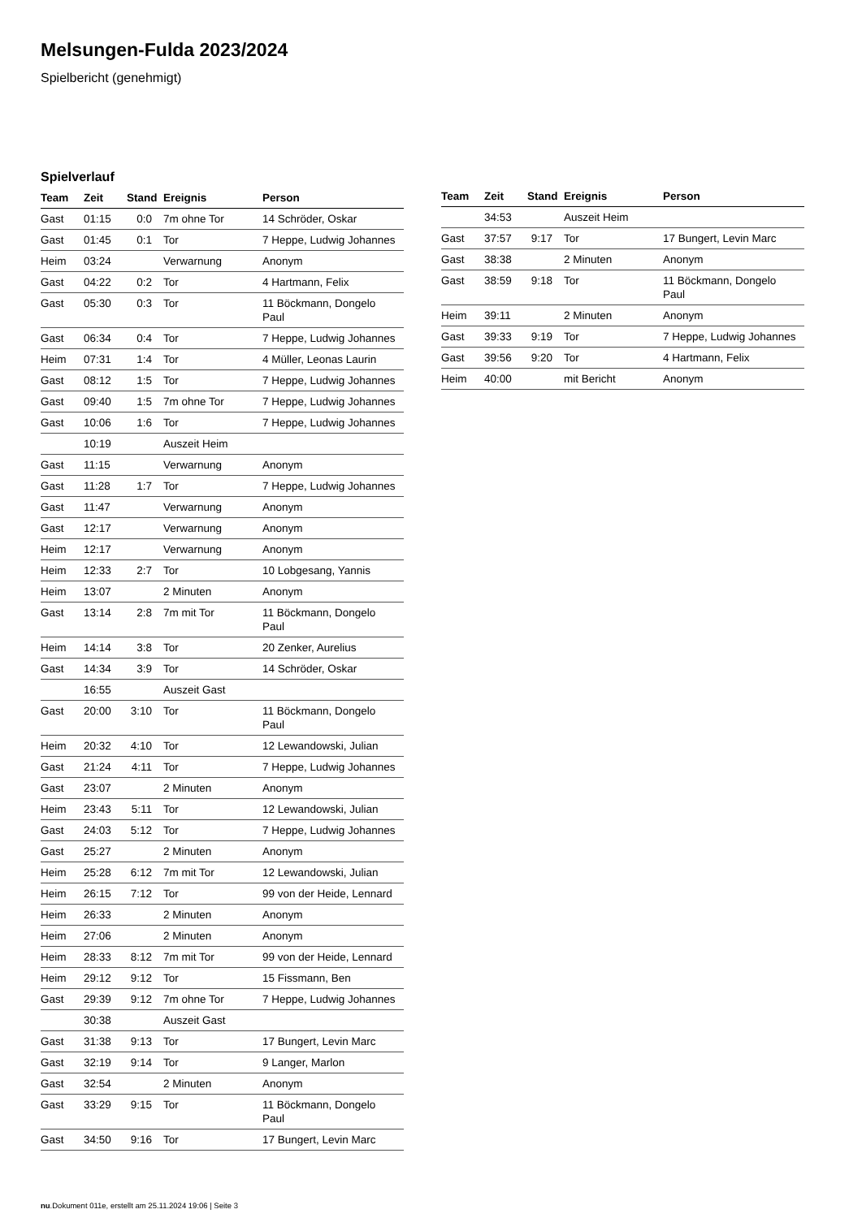Melsungen-Fulda 2023/2024
Spielbericht (genehmigt)
Spielverlauf
| Team | Zeit | Stand | Ereignis | Person |
| --- | --- | --- | --- | --- |
| Gast | 01:15 | 0:0 | 7m ohne Tor | 14 Schröder, Oskar |
| Gast | 01:45 | 0:1 | Tor | 7 Heppe, Ludwig Johannes |
| Heim | 03:24 | | Verwarnung | Anonym |
| Gast | 04:22 | 0:2 | Tor | 4 Hartmann, Felix |
| Gast | 05:30 | 0:3 | Tor | 11 Böckmann, Dongelo Paul |
| Gast | 06:34 | 0:4 | Tor | 7 Heppe, Ludwig Johannes |
| Heim | 07:31 | 1:4 | Tor | 4 Müller, Leonas Laurin |
| Gast | 08:12 | 1:5 | Tor | 7 Heppe, Ludwig Johannes |
| Gast | 09:40 | 1:5 | 7m ohne Tor | 7 Heppe, Ludwig Johannes |
| Gast | 10:06 | 1:6 | Tor | 7 Heppe, Ludwig Johannes |
| | 10:19 | | Auszeit Heim | |
| Gast | 11:15 | | Verwarnung | Anonym |
| Gast | 11:28 | 1:7 | Tor | 7 Heppe, Ludwig Johannes |
| Gast | 11:47 | | Verwarnung | Anonym |
| Gast | 12:17 | | Verwarnung | Anonym |
| Heim | 12:17 | | Verwarnung | Anonym |
| Heim | 12:33 | 2:7 | Tor | 10 Lobgesang, Yannis |
| Heim | 13:07 | | 2 Minuten | Anonym |
| Gast | 13:14 | 2:8 | 7m mit Tor | 11 Böckmann, Dongelo Paul |
| Heim | 14:14 | 3:8 | Tor | 20 Zenker, Aurelius |
| Gast | 14:34 | 3:9 | Tor | 14 Schröder, Oskar |
| | 16:55 | | Auszeit Gast | |
| Gast | 20:00 | 3:10 | Tor | 11 Böckmann, Dongelo Paul |
| Heim | 20:32 | 4:10 | Tor | 12 Lewandowski, Julian |
| Gast | 21:24 | 4:11 | Tor | 7 Heppe, Ludwig Johannes |
| Gast | 23:07 | | 2 Minuten | Anonym |
| Heim | 23:43 | 5:11 | Tor | 12 Lewandowski, Julian |
| Gast | 24:03 | 5:12 | Tor | 7 Heppe, Ludwig Johannes |
| Gast | 25:27 | | 2 Minuten | Anonym |
| Heim | 25:28 | 6:12 | 7m mit Tor | 12 Lewandowski, Julian |
| Heim | 26:15 | 7:12 | Tor | 99 von der Heide, Lennard |
| Heim | 26:33 | | 2 Minuten | Anonym |
| Heim | 27:06 | | 2 Minuten | Anonym |
| Heim | 28:33 | 8:12 | 7m mit Tor | 99 von der Heide, Lennard |
| Heim | 29:12 | 9:12 | Tor | 15 Fissmann, Ben |
| Gast | 29:39 | 9:12 | 7m ohne Tor | 7 Heppe, Ludwig Johannes |
| | 30:38 | | Auszeit Gast | |
| Gast | 31:38 | 9:13 | Tor | 17 Bungert, Levin Marc |
| Gast | 32:19 | 9:14 | Tor | 9 Langer, Marlon |
| Gast | 32:54 | | 2 Minuten | Anonym |
| Gast | 33:29 | 9:15 | Tor | 11 Böckmann, Dongelo Paul |
| Gast | 34:50 | 9:16 | Tor | 17 Bungert, Levin Marc |
| Team | Zeit | Stand | Ereignis | Person |
| --- | --- | --- | --- | --- |
| | 34:53 | | Auszeit Heim | |
| Gast | 37:57 | 9:17 | Tor | 17 Bungert, Levin Marc |
| Gast | 38:38 | | 2 Minuten | Anonym |
| Gast | 38:59 | 9:18 | Tor | 11 Böckmann, Dongelo Paul |
| Heim | 39:11 | | 2 Minuten | Anonym |
| Gast | 39:33 | 9:19 | Tor | 7 Heppe, Ludwig Johannes |
| Gast | 39:56 | 9:20 | Tor | 4 Hartmann, Felix |
| Heim | 40:00 | | mit Bericht | Anonym |
nu.Dokument 011e, erstellt am 25.11.2024 19:06 | Seite 3